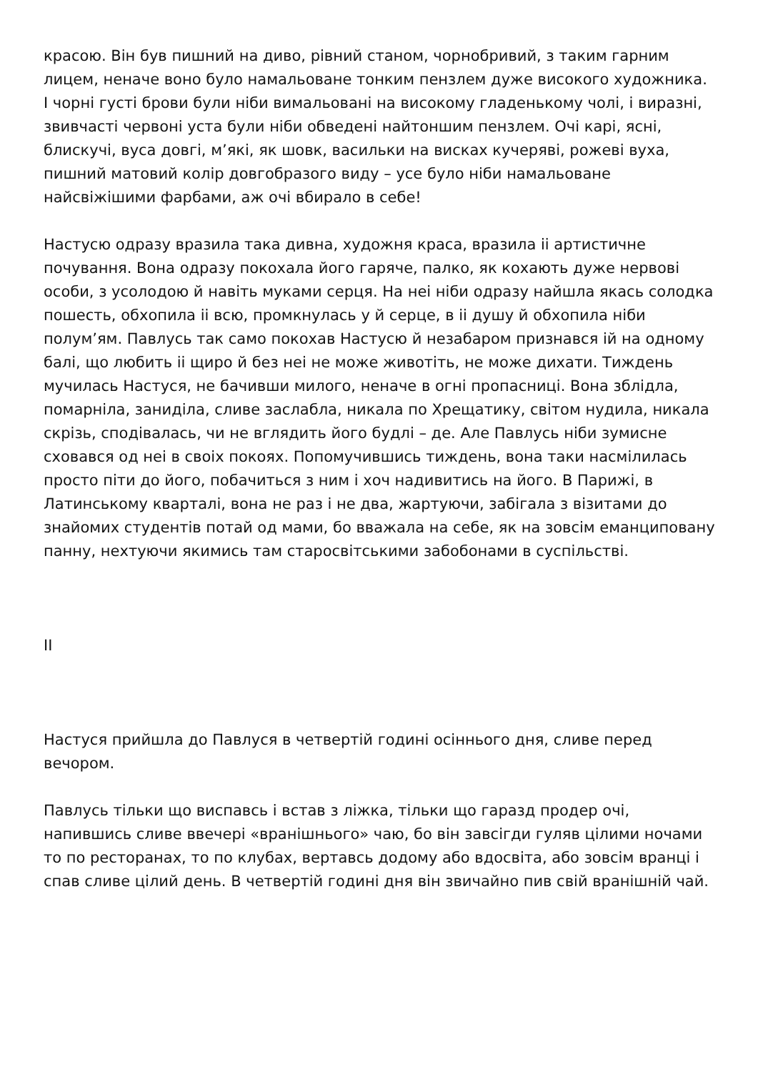красою. Він був пишний на диво, рівний станом, чорнобривий, з таким гарним лицем, неначе воно було намальоване тонким пензлем дуже високого художника. І чорні густі брови були ніби вимальовані на високому гладенькому чолі, і виразні, звивчасті червоні уста були ніби обведені найтоншим пензлем. Очі карі, ясні, блискучі, вуса довгі, м’які, як шовк, васильки на висках кучеряві, рожеві вуха, пишний матовий колір довгобразого виду – усе було ніби намальоване найсвіжішими фарбами, аж очі вбирало в себе!
Настусю одразу вразила така дивна, художня краса, вразила іі артистичне почування. Вона одразу покохала його гаряче, палко, як кохають дуже нервові особи, з усолодою й навіть муками серця. На неі ніби одразу найшла якась солодка пошесть, обхопила іі всю, промкнулась у й серце, в іі душу й обхопила ніби полум’ям. Павлусь так само покохав Настусю й незабаром признався ій на одному балі, що любить іі щиро й без неі не може животіть, не може дихати. Тиждень мучилась Настуся, не бачивши милого, неначе в огні пропасниці. Вона зблідла, помарніла, занидiла, сливе заслабла, никала по Хрещатику, світом нудила, никала скрізь, сподівалась, чи не вглядить його будлі – де. Але Павлусь ніби зумисне сховався од неі в своіх покоях. Попомучившись тиждень, вона таки насмілилась просто піти до його, побачиться з ним і хоч надивитись на його. В Парижі, в Латинському кварталі, вона не раз і не два, жартуючи, забігала з візитами до знайомих студентів потай од мами, бо вважала на себе, як на зовсім еманциповану панну, нехтуючи якимись там старосвітськими забобонами в суспільстві.
II
Настуся прийшла до Павлуся в четвертій годині осіннього дня, сливе перед вечором.
Павлусь тільки що виспавсь і встав з ліжка, тільки що гаразд продер очі, напившись сливе ввечері «вранішнього» чаю, бо він завсігди гуляв цілими ночами то по ресторанах, то по клубах, вертавсь додому або вдосвіта, або зовсім вранці і спав сливе цілий день. В четвертій годині дня він звичайно пив свій вранішній чай.